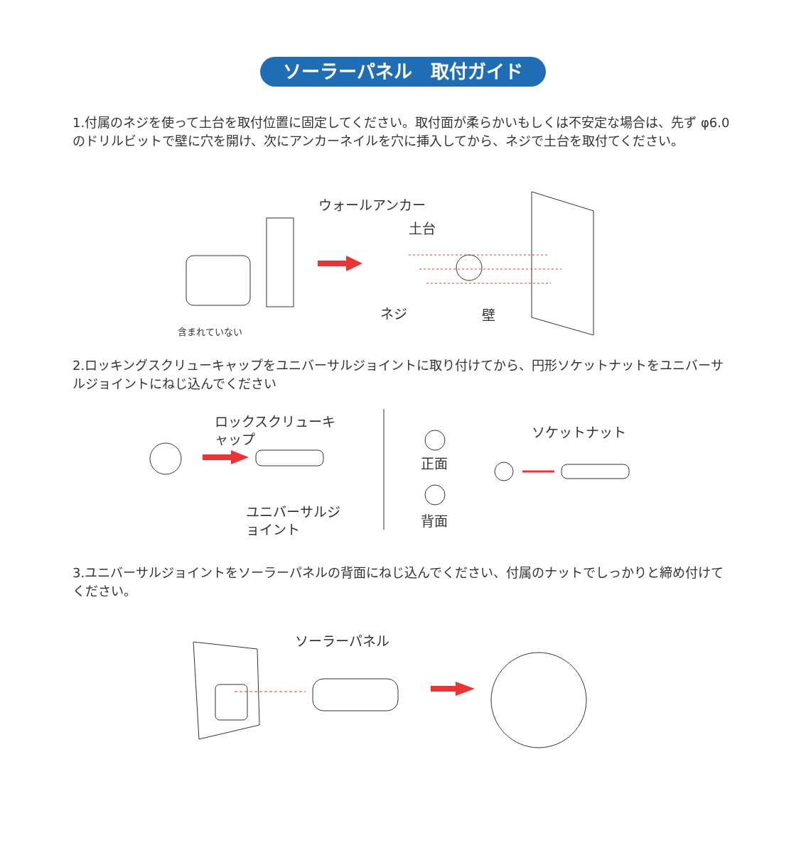ソーラーパネル　取付ガイド
1.付属のネジを使って土台を取付位置に固定してください。取付面が柔らかいもしくは不安定な場合は、先ず φ6.0のドリルビットで壁に穴を開け、次にアンカーネイルを穴に挿入してから、ネジで土台を取付てください。
ウォールアンカー
土台
ネジ 壁
含まれていない
2.ロッキングスクリューキャップをユニバーサルジョイントに取り付けてから、円形ソケットナットをユニバーサルジョイントにねじ込んでください
ロックスクリューキ
ャップ
ユニバーサルジ
ョイント
正面
背面
ソケットナット
3.ユニバーサルジョイントをソーラーパネルの背面にねじ込んでください、付属のナットでしっかりと締め付けてください。
ソーラーパネル